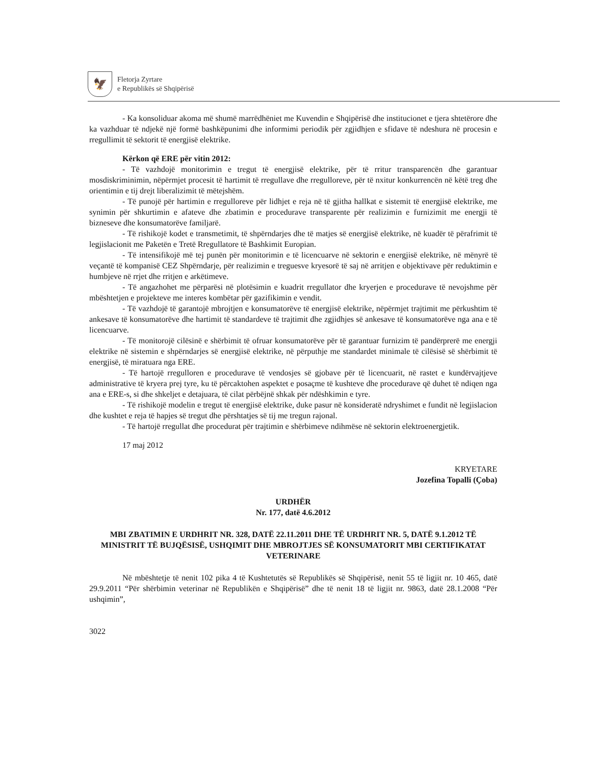🦅
Fletorja Zyrtare
e Republikës së Shqipërisë
- Ka konsoliduar akoma më shumë marrëdhëniet me Kuvendin e Shqipërisë dhe institucionet e tjera shtetërore dhe ka vazhduar të ndjekë një formë bashkëpunimi dhe informimi periodik për zgjidhjen e sfidave të ndeshura në procesin e rregullimit të sektorit të energjisë elektrike.
Kërkon që ERE për vitin 2012:
- Të vazhdojë monitorimin e tregut të energjisë elektrike, për të rritur transparencën dhe garantuar mosdiskriminimin, nëpërmjet procesit të hartimit të rregullave dhe rregulloreve, për të nxitur konkurrencën në këtë treg dhe orientimin e tij drejt liberalizimit të mëtejshëm.
- Të punojë për hartimin e rregulloreve për lidhjet e reja në të gjitha hallkat e sistemit të energjisë elektrike, me synimin për shkurtimin e afateve dhe zbatimin e procedurave transparente për realizimin e furnizimit me energji të bizneseve dhe konsumatorëve familjarë.
- Të rishikojë kodet e transmetimit, të shpërndarjes dhe të matjes së energjisë elektrike, në kuadër të përafrimit të legjislacionit me Paketën e Tretë Rregullatore të Bashkimit Europian.
- Të intensifikojë më tej punën për monitorimin e të licencuarve në sektorin e energjisë elektrike, në mënyrë të veçantë të kompanisë CEZ Shpërndarje, për realizimin e treguesve kryesorë të saj në arritjen e objektivave për reduktimin e humbjeve në rrjet dhe rritjen e arkëtimeve.
- Të angazhohet me përparësi në plotësimin e kuadrit rregullator dhe kryerjen e procedurave të nevojshme për mbështetjen e projekteve me interes kombëtar për gazifikimin e vendit.
- Të vazhdojë të garantojë mbrojtjen e konsumatorëve të energjisë elektrike, nëpërmjet trajtimit me përkushtim të ankesave të konsumatorëve dhe hartimit të standardeve të trajtimit dhe zgjidhjes së ankesave të konsumatorëve nga ana e të licencuarve.
- Të monitorojë cilësinë e shërbimit të ofruar konsumatorëve për të garantuar furnizim të pandërprerë me energji elektrike në sistemin e shpërndarjes së energjisë elektrike, në përputhje me standardet minimale të cilësisë së shërbimit të energjisë, të miratuara nga ERE.
- Të hartojë rregulloren e procedurave të vendosjes së gjobave për të licencuarit, në rastet e kundërvajtjeve administrative të kryera prej tyre, ku të përcaktohen aspektet e posaçme të kushteve dhe procedurave që duhet të ndiqen nga ana e ERE-s, si dhe shkeljet e detajuara, të cilat përbëjnë shkak për ndëshkimin e tyre.
- Të rishikojë modelin e tregut të energjisë elektrike, duke pasur në konsideratë ndryshimet e fundit në legjislacion dhe kushtet e reja të hapjes së tregut dhe përshtatjes së tij me tregun rajonal.
- Të hartojë rregullat dhe procedurat për trajtimin e shërbimeve ndihmëse në sektorin elektroenergjetik.
17 maj 2012
KRYETARE
Jozefina Topalli (Çoba)
URDHËR
Nr. 177, datë 4.6.2012
MBI ZBATIMIN E URDHRIT NR. 328, DATË 22.11.2011 DHE TË URDHRIT NR. 5, DATË 9.1.2012 TË MINISTRIT TË BUJQËSISË, USHQIMIT DHE MBROJTJES SË KONSUMATORIT MBI CERTIFIKATAT VETERINARE
Në mbështetje të nenit 102 pika 4 të Kushtetutës së Republikës së Shqipërisë, nenit 55 të ligjit nr. 10 465, datë 29.9.2011 “Për shërbimin veterinar në Republikën e Shqipërisë” dhe të nenit 18 të ligjit nr. 9863, datë 28.1.2008 “Për ushqimin”,
3022